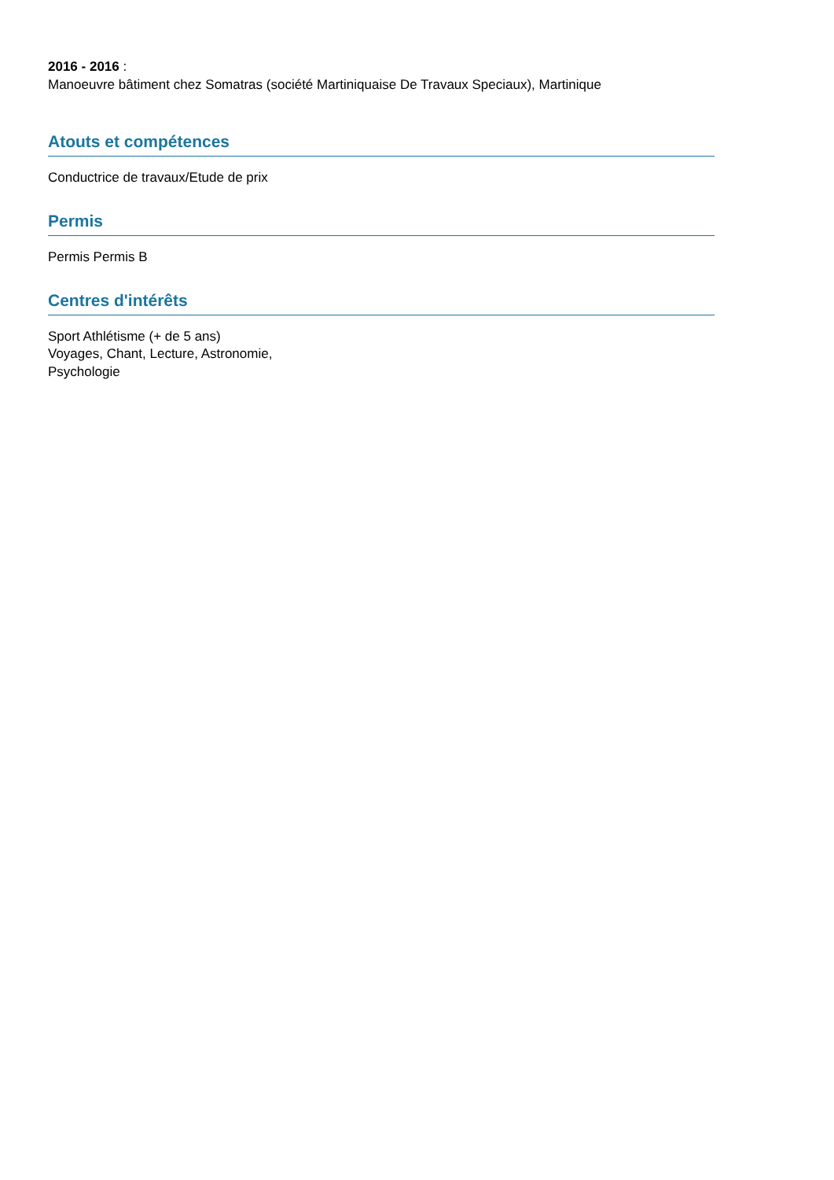2016 - 2016 :
Manoeuvre bâtiment chez Somatras (société Martiniquaise De Travaux Speciaux), Martinique
Atouts et compétences
Conductrice de travaux/Etude de prix
Permis
Permis Permis B
Centres d'intérêts
Sport Athlétisme (+ de 5 ans)
Voyages, Chant, Lecture, Astronomie,
Psychologie